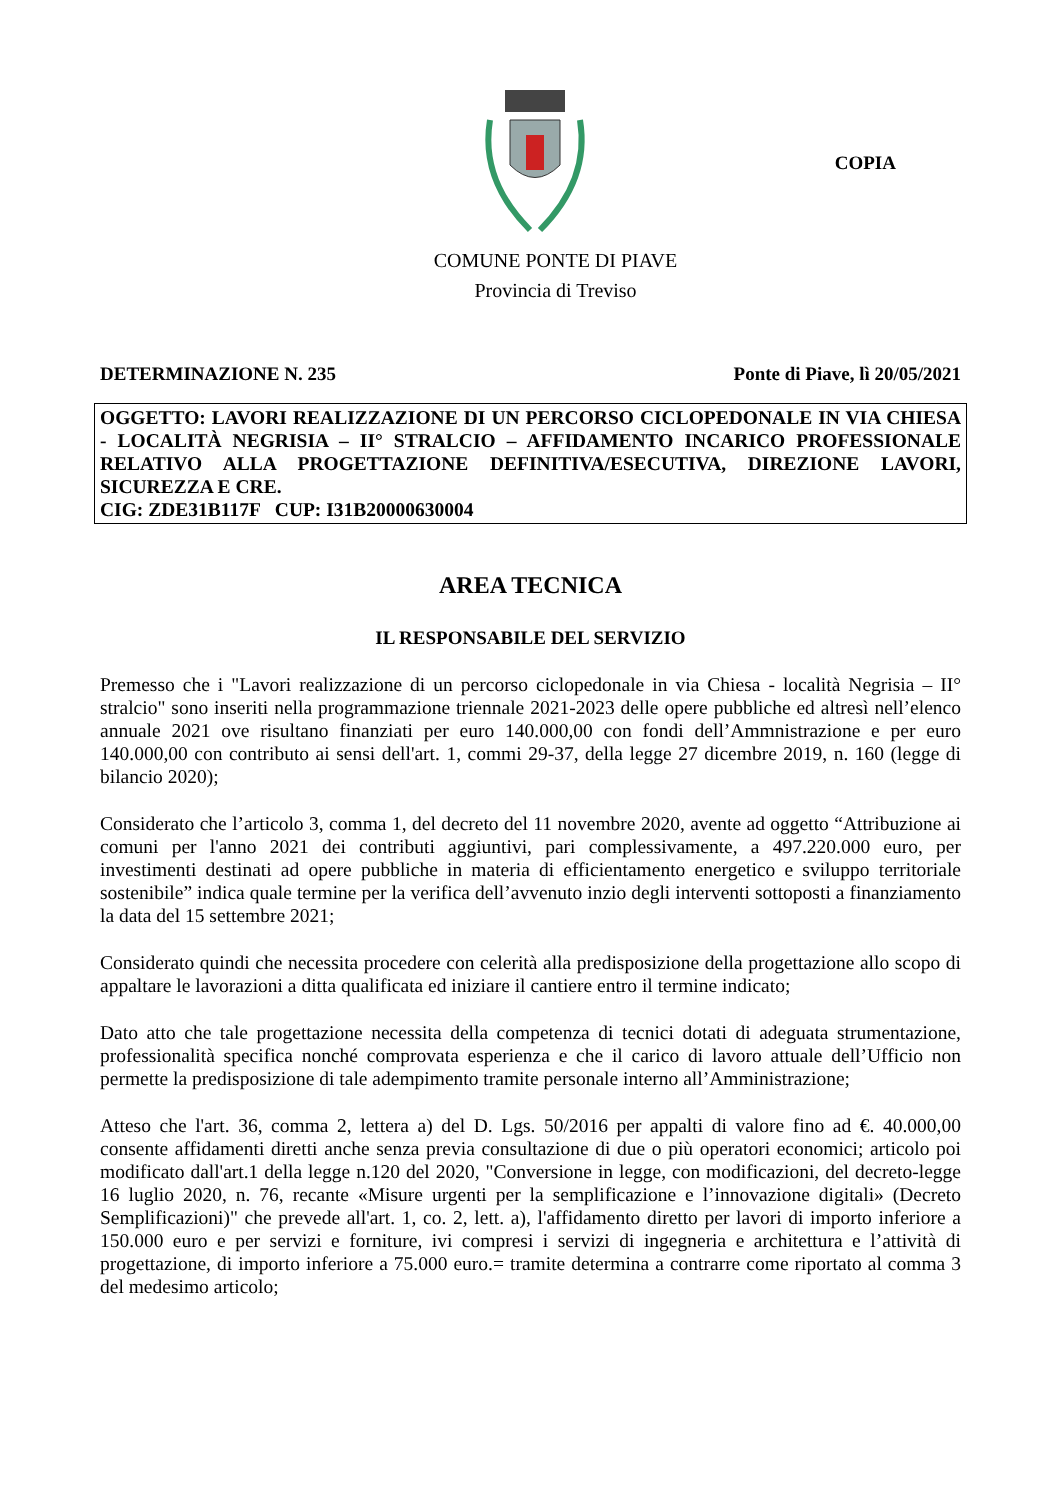COPIA
COMUNE PONTE DI PIAVE
Provincia di Treviso
DETERMINAZIONE N. 235 Ponte di Piave, lì 20/05/2021
OGGETTO: LAVORI REALIZZAZIONE DI UN PERCORSO CICLOPEDONALE IN VIA CHIESA - LOCALITÀ NEGRISIA – II° STRALCIO – AFFIDAMENTO INCARICO PROFESSIONALE RELATIVO ALLA PROGETTAZIONE DEFINITIVA/ESECUTIVA, DIREZIONE LAVORI, SICUREZZA E CRE.
CIG: ZDE31B117F CUP: I31B20000630004
AREA TECNICA
IL RESPONSABILE DEL SERVIZIO
Premesso che i "Lavori realizzazione di un percorso ciclopedonale in via Chiesa - località Negrisia – II° stralcio" sono inseriti nella programmazione triennale 2021-2023 delle opere pubbliche ed altresì nell’elenco annuale 2021 ove risultano finanziati per euro 140.000,00 con fondi dell’Ammnistrazione e per euro 140.000,00 con contributo ai sensi dell'art. 1, commi 29-37, della legge 27 dicembre 2019, n. 160 (legge di bilancio 2020);
Considerato che l’articolo 3, comma 1, del decreto del 11 novembre 2020, avente ad oggetto “Attribuzione ai comuni per l'anno 2021 dei contributi aggiuntivi, pari complessivamente, a 497.220.000 euro, per investimenti destinati ad opere pubbliche in materia di efficientamento energetico e sviluppo territoriale sostenibile” indica quale termine per la verifica dell’avvenuto inzio degli interventi sottoposti a finanziamento la data del 15 settembre 2021;
Considerato quindi che necessita procedere con celerità alla predisposizione della progettazione allo scopo di appaltare le lavorazioni a ditta qualificata ed iniziare il cantiere entro il termine indicato;
Dato atto che tale progettazione necessita della competenza di tecnici dotati di adeguata strumentazione, professionalità specifica nonché comprovata esperienza e che il carico di lavoro attuale dell’Ufficio non permette la predisposizione di tale adempimento tramite personale interno all’Amministrazione;
Atteso che l'art. 36, comma 2, lettera a) del D. Lgs. 50/2016 per appalti di valore fino ad €. 40.000,00 consente affidamenti diretti anche senza previa consultazione di due o più operatori economici; articolo poi modificato dall'art.1 della legge n.120 del 2020, "Conversione in legge, con modificazioni, del decreto-legge 16 luglio 2020, n. 76, recante «Misure urgenti per la semplificazione e l’innovazione digitali» (Decreto Semplificazioni)" che prevede all'art. 1, co. 2, lett. a), l'affidamento diretto per lavori di importo inferiore a 150.000 euro e per servizi e forniture, ivi compresi i servizi di ingegneria e architettura e l’attività di progettazione, di importo inferiore a 75.000 euro.= tramite determina a contrarre come riportato al comma 3 del medesimo articolo;